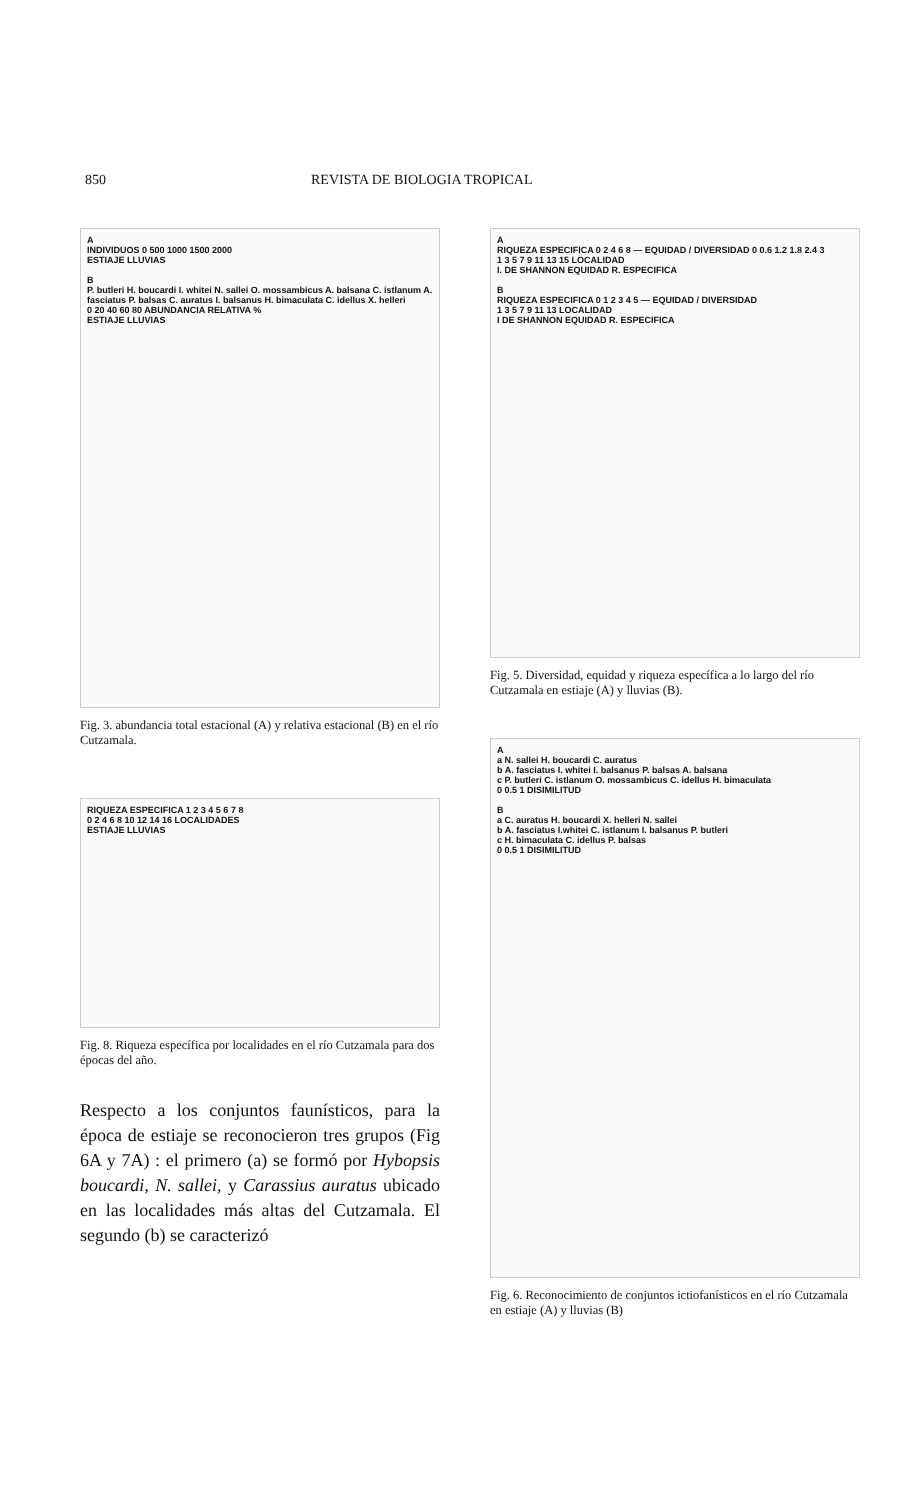850 REVISTA DE BIOLOGIA TROPICAL
A
INDIVIDUOS 0 500 1000 1500 2000
ESTIAJE LLUVIAS
B
P. butleri H. boucardi I. whitei N. sallei O. mossambicus A. balsana C. istlanum A. fasciatus P. balsas C. auratus I. balsanus H. bimaculata C. idellus X. helleri
0 20 40 60 80 ABUNDANCIA RELATIVA %
ESTIAJE LLUVIAS
Fig. 3. abundancia total estacional (A) y relativa estacional (B) en el río Cutzamala.
RIQUEZA ESPECIFICA 1 2 3 4 5 6 7 8
0 2 4 6 8 10 12 14 16 LOCALIDADES
ESTIAJE LLUVIAS
Fig. 8. Riqueza específica por localidades en el río Cutzamala para dos épocas del año.
Respecto a los conjuntos faunísticos, para la época de estiaje se reconocieron tres grupos (Fig 6A y 7A) : el primero (a) se formó por Hybopsis boucardi, N. sallei, y Carassius auratus ubicado en las localidades más altas del Cutzamala. El segundo (b) se caracterizó
A
RIQUEZA ESPECIFICA 0 2 4 6 8 — EQUIDAD / DIVERSIDAD 0 0.6 1.2 1.8 2.4 3
1 3 5 7 9 11 13 15 LOCALIDAD
I. DE SHANNON EQUIDAD R. ESPECIFICA
B
RIQUEZA ESPECIFICA 0 1 2 3 4 5 — EQUIDAD / DIVERSIDAD
1 3 5 7 9 11 13 LOCALIDAD
I DE SHANNON EQUIDAD R. ESPECIFICA
Fig. 5. Diversidad, equidad y riqueza específica a lo largo del río Cutzamala en estiaje (A) y lluvias (B).
A
a N. sallei H. boucardi C. auratus
b A. fasciatus I. whitei I. balsanus P. balsas A. balsana
c P. butleri C. istlanum O. mossambicus C. idellus H. bimaculata
0 0.5 1 DISIMILITUD
B
a C. auratus H. boucardi X. helleri N. sallei
b A. fasciatus I.whitei C. istlanum I. balsanus P. butleri
c H. bimaculata C. idellus P. balsas
0 0.5 1 DISIMILITUD
Fig. 6. Reconocimiento de conjuntos ictiofanísticos en el río Cutzamala en estiaje (A) y lluvias (B)